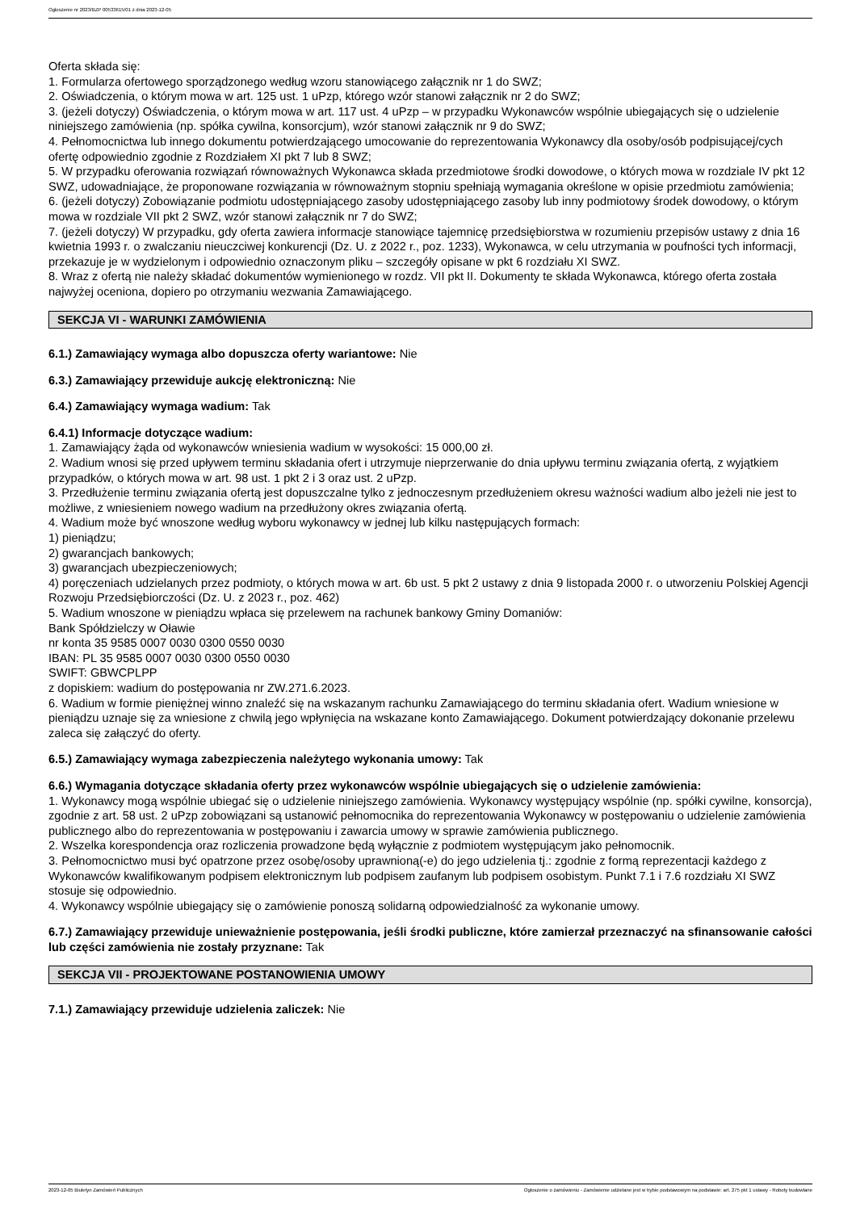Ogłoszenie nr 2023/BZP 00533615/01 z dnia 2023-12-05
Oferta składa się:
1. Formularza ofertowego sporządzonego według wzoru stanowiącego załącznik nr 1 do SWZ;
2. Oświadczenia, o którym mowa w art. 125 ust. 1 uPzp, którego wzór stanowi załącznik nr 2 do SWZ;
3. (jeżeli dotyczy) Oświadczenia, o którym mowa w art. 117 ust. 4 uPzp – w przypadku Wykonawców wspólnie ubiegających się o udzielenie niniejszego zamówienia (np. spółka cywilna, konsorcjum), wzór stanowi załącznik nr 9 do SWZ;
4. Pełnomocnictwa lub innego dokumentu potwierdzającego umocowanie do reprezentowania Wykonawcy dla osoby/osób podpisującej/cych ofertę odpowiednio zgodnie z Rozdziałem XI pkt 7 lub 8 SWZ;
5. W przypadku oferowania rozwiązań równoważnych Wykonawca składa przedmiotowe środki dowodowe, o których mowa w rozdziale IV pkt 12 SWZ, udowadniające, że proponowane rozwiązania w równoważnym stopniu spełniają wymagania określone w opisie przedmiotu zamówienia;
6. (jeżeli dotyczy) Zobowiązanie podmiotu udostępniającego zasoby udostępniającego zasoby lub inny podmiotowy środek dowodowy, o którym mowa w rozdziale VII pkt 2 SWZ, wzór stanowi załącznik nr 7 do SWZ;
7. (jeżeli dotyczy) W przypadku, gdy oferta zawiera informacje stanowiące tajemnicę przedsiębiorstwa w rozumieniu przepisów ustawy z dnia 16 kwietnia 1993 r. o zwalczaniu nieuczciwej konkurencji (Dz. U. z 2022 r., poz. 1233), Wykonawca, w celu utrzymania w poufności tych informacji, przekazuje je w wydzielonym i odpowiednio oznaczonym pliku – szczegóły opisane w pkt 6 rozdziału XI SWZ.
8. Wraz z ofertą nie należy składać dokumentów wymienionego w rozdz. VII pkt II. Dokumenty te składa Wykonawca, którego oferta została najwyżej oceniona, dopiero po otrzymaniu wezwania Zamawiającego.
SEKCJA VI - WARUNKI ZAMÓWIENIA
6.1.) Zamawiający wymaga albo dopuszcza oferty wariantowe: Nie
6.3.) Zamawiający przewiduje aukcję elektroniczną: Nie
6.4.) Zamawiający wymaga wadium: Tak
6.4.1) Informacje dotyczące wadium:
1. Zamawiający żąda od wykonawców wniesienia wadium w wysokości: 15 000,00 zł.
2. Wadium wnosi się przed upływem terminu składania ofert i utrzymuje nieprzerwanie do dnia upływu terminu związania ofertą, z wyjątkiem przypadków, o których mowa w art. 98 ust. 1 pkt 2 i 3 oraz ust. 2 uPzp.
3. Przedłużenie terminu związania ofertą jest dopuszczalne tylko z jednoczesnym przedłużeniem okresu ważności wadium albo jeżeli nie jest to możliwe, z wniesieniem nowego wadium na przedłużony okres związania ofertą.
4. Wadium może być wnoszone według wyboru wykonawcy w jednej lub kilku następujących formach:
1) pieniądzu;
2) gwarancjach bankowych;
3) gwarancjach ubezpieczeniowych;
4) poręczeniach udzielanych przez podmioty, o których mowa w art. 6b ust. 5 pkt 2 ustawy z dnia 9 listopada 2000 r. o utworzeniu Polskiej Agencji Rozwoju Przedsiębiorczości (Dz. U. z 2023 r., poz. 462)
5. Wadium wnoszone w pieniądzu wpłaca się przelewem na rachunek bankowy Gminy Domaniów:
Bank Spółdzielczy w Oławie
nr konta 35 9585 0007 0030 0300 0550 0030
IBAN: PL 35 9585 0007 0030 0300 0550 0030
SWIFT: GBWCPLPP
z dopiskiem: wadium do postępowania nr ZW.271.6.2023.
6. Wadium w formie pieniężnej winno znaleźć się na wskazanym rachunku Zamawiającego do terminu składania ofert. Wadium wniesione w pieniądzu uznaje się za wniesione z chwilą jego wpłynięcia na wskazane konto Zamawiającego. Dokument potwierdzający dokonanie przelewu zaleca się załączyć do oferty.
6.5.) Zamawiający wymaga zabezpieczenia należytego wykonania umowy: Tak
6.6.) Wymagania dotyczące składania oferty przez wykonawców wspólnie ubiegających się o udzielenie zamówienia:
1. Wykonawcy mogą wspólnie ubiegać się o udzielenie niniejszego zamówienia. Wykonawcy występujący wspólnie (np. spółki cywilne, konsorcja), zgodnie z art. 58 ust. 2 uPzp zobowiązani są ustanowić pełnomocnika do reprezentowania Wykonawcy w postępowaniu o udzielenie zamówienia publicznego albo do reprezentowania w postępowaniu i zawarcia umowy w sprawie zamówienia publicznego.
2. Wszelka korespondencja oraz rozliczenia prowadzone będą wyłącznie z podmiotem występującym jako pełnomocnik.
3. Pełnomocnictwo musi być opatrzone przez osobę/osoby uprawnioną(-e) do jego udzielenia tj.: zgodnie z formą reprezentacji każdego z Wykonawców kwalifikowanym podpisem elektronicznym lub podpisem zaufanym lub podpisem osobistym. Punkt 7.1 i 7.6 rozdziału XI SWZ stosuje się odpowiednio.
4. Wykonawcy wspólnie ubiegający się o zamówienie ponoszą solidarną odpowiedzialność za wykonanie umowy.
6.7.) Zamawiający przewiduje unieważnienie postępowania, jeśli środki publiczne, które zamierzał przeznaczyć na sfinansowanie całości lub części zamówienia nie zostały przyznane: Tak
SEKCJA VII - PROJEKTOWANE POSTANOWIENIA UMOWY
7.1.) Zamawiający przewiduje udzielenia zaliczek: Nie
2023-12-05 Biuletyn Zamówień Publicznych Ogłoszenie o zamówieniu - Zamówienie udzielane jest w trybie podstawowym na podstawie: art. 275 pkt 1 ustawy - Roboty budowlane